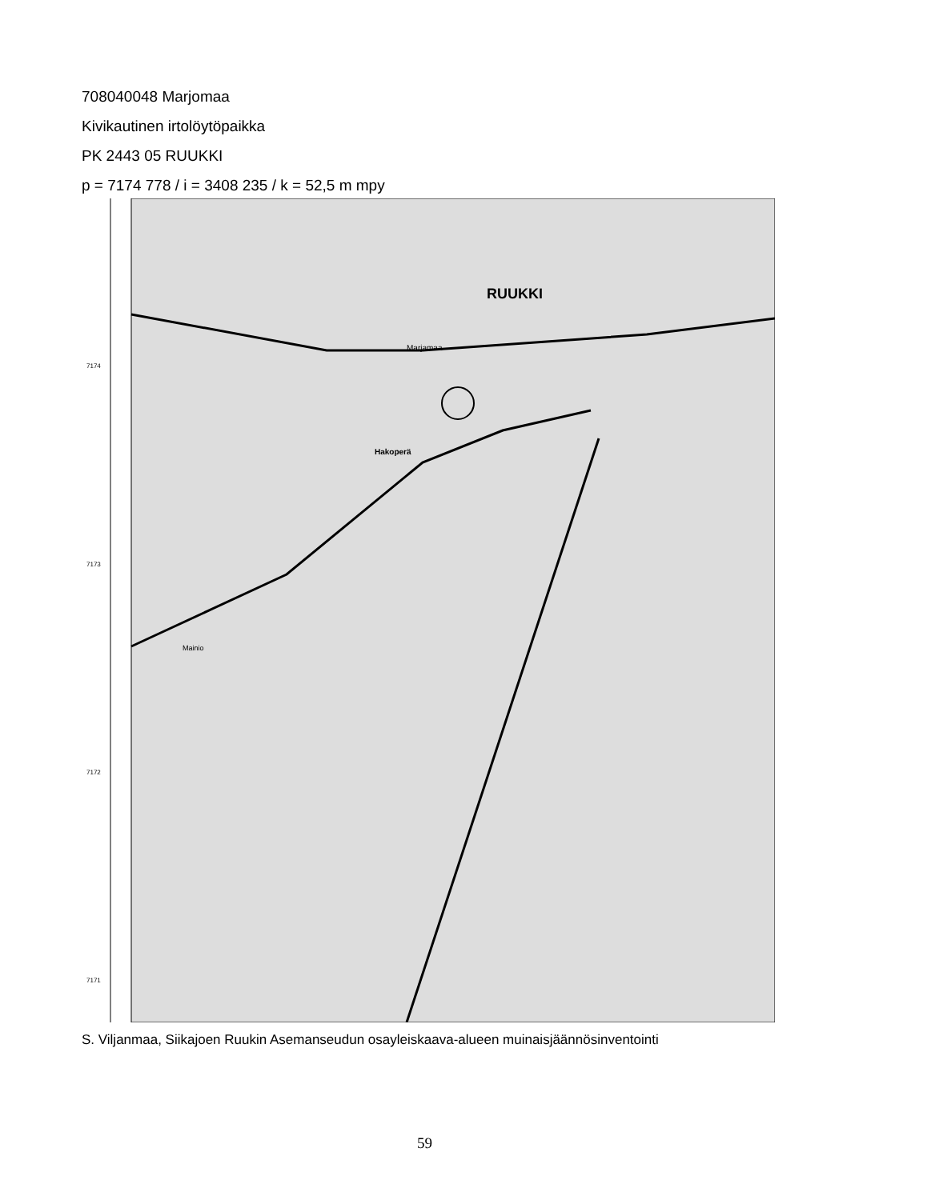708040048 Marjomaa
Kivikautinen irtolöytöpaikka
PK 2443 05 RUUKKI
p = 7174 778 / i = 3408 235 / k = 52,5 m mpy
RUUKKI
Marjamaa
Hakoperä
Mainio
7174
7173
7172
7171
S. Viljanmaa, Siikajoen Ruukin Asemanseudun osayleiskaava-alueen muinaisjäännösinventointi
59